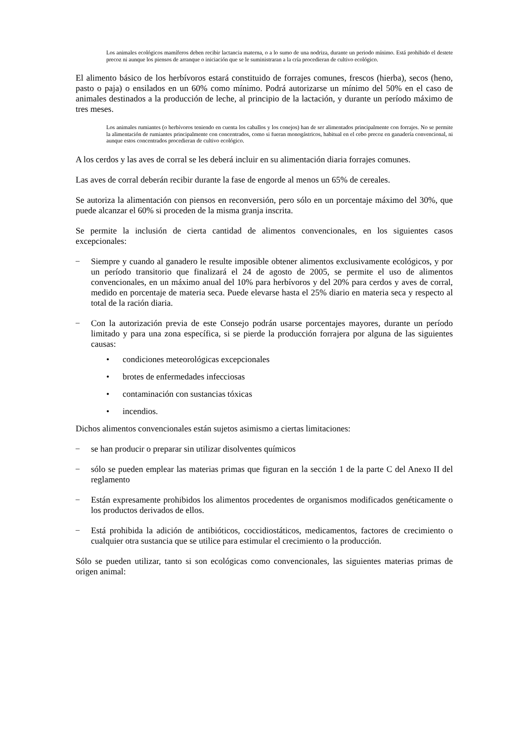Los animales ecológicos mamíferos deben recibir lactancia materna, o a lo sumo de una nodriza, durante un periodo mínimo. Está prohibido el destete precoz ni aunque los piensos de arranque o iniciación que se le suministraran a la cría procedieran de cultivo ecológico.
El alimento básico de los herbívoros estará constituido de forrajes comunes, frescos (hierba), secos (heno, pasto o paja) o ensilados en un 60% como mínimo. Podrá autorizarse un mínimo del 50% en el caso de animales destinados a la producción de leche, al principio de la lactación, y durante un período máximo de tres meses.
Los animales rumiantes (o herbívoros teniendo en cuenta los caballos y los conejos) han de ser alimentados principalmente con forrajes. No se permite la alimentación de rumiantes principalmente con concentrados, como si fueran monogástricos, habitual en el cebo precoz en ganadería convencional, ni aunque estos concentrados procedieran de cultivo ecológico.
A los cerdos y las aves de corral se les deberá incluir en su alimentación diaria forrajes comunes.
Las aves de corral deberán recibir durante la fase de engorde al menos un 65% de cereales.
Se autoriza la alimentación con piensos en reconversión, pero sólo en un porcentaje máximo del 30%, que puede alcanzar el 60% si proceden de la misma granja inscrita.
Se permite la inclusión de cierta cantidad de alimentos convencionales, en los siguientes casos excepcionales:
–
Siempre y cuando al ganadero le resulte imposible obtener alimentos exclusivamente ecológicos, y por un período transitorio que finalizará el 24 de agosto de 2005, se permite el uso de alimentos convencionales, en un máximo anual del 10% para herbívoros y del 20% para cerdos y aves de corral, medido en porcentaje de materia seca. Puede elevarse hasta el 25% diario en materia seca y respecto al total de la ración diaria.
–
Con la autorización previa de este Consejo podrán usarse porcentajes mayores, durante un período limitado y para una zona específica, si se pierde la producción forrajera por alguna de las siguientes causas:
• condiciones meteorológicas excepcionales
• brotes de enfermedades infecciosas
• contaminación con sustancias tóxicas
• incendios.
Dichos alimentos convencionales están sujetos asimismo a ciertas limitaciones:
–
se han producir o preparar sin utilizar disolventes químicos
–
sólo se pueden emplear las materias primas que figuran en la sección 1 de la parte C del Anexo II del reglamento
–
Están expresamente prohibidos los alimentos procedentes de organismos modificados genéticamente o los productos derivados de ellos.
–
Está prohibida la adición de antibióticos, coccidiostáticos, medicamentos, factores de crecimiento o cualquier otra sustancia que se utilice para estimular el crecimiento o la producción.
Sólo se pueden utilizar, tanto si son ecológicas como convencionales, las siguientes materias primas de origen animal: